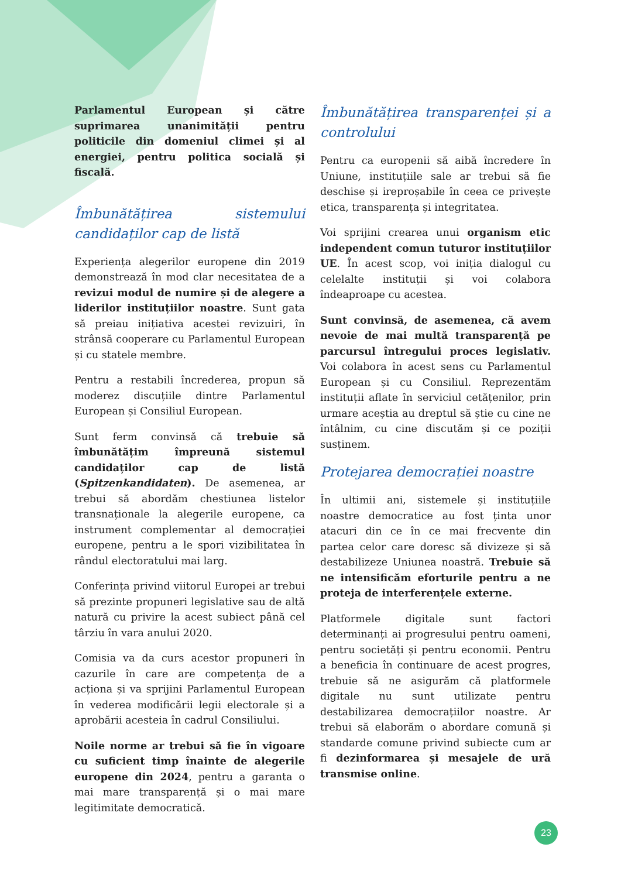Parlamentul European și către suprimarea unanimității pentru politicile din domeniul climei și al energiei, pentru politica socială și fiscală.
Îmbunătățirea sistemului candidaților cap de listă
Experiența alegerilor europene din 2019 demonstrează în mod clar necesitatea de a revizui modul de numire și de alegere a liderilor instituțiilor noastre. Sunt gata să preiau inițiativa acestei revizuiri, în strânsă cooperare cu Parlamentul European și cu statele membre.
Pentru a restabili încrederea, propun să moderez discuțiile dintre Parlamentul European și Consiliul European.
Sunt ferm convinsă că trebuie să îmbunătățim împreună sistemul candidaților cap de listă (Spitzenkandidaten). De asemenea, ar trebui să abordăm chestiunea listelor transnaționale la alegerile europene, ca instrument complementar al democrației europene, pentru a le spori vizibilitatea în rândul electoratului mai larg.
Conferința privind viitorul Europei ar trebui să prezinte propuneri legislative sau de altă natură cu privire la acest subiect până cel târziu în vara anului 2020.
Comisia va da curs acestor propuneri în cazurile în care are competența de a acționa și va sprijini Parlamentul European în vederea modificării legii electorale și a aprobării acesteia în cadrul Consiliului.
Noile norme ar trebui să fie în vigoare cu suficient timp înainte de alegerile europene din 2024, pentru a garanta o mai mare transparență și o mai mare legitimitate democratică.
Îmbunătățirea transparenței și a controlului
Pentru ca europenii să aibă încredere în Uniune, instituțiile sale ar trebui să fie deschise și ireproșabile în ceea ce privește etica, transparența și integritatea.
Voi sprijini crearea unui organism etic independent comun tuturor instituțiilor UE. În acest scop, voi iniția dialogul cu celelalte instituții și voi colabora îndeaproape cu acestea.
Sunt convinsă, de asemenea, că avem nevoie de mai multă transparență pe parcursul întregului proces legislativ. Voi colabora în acest sens cu Parlamentul European și cu Consiliul. Reprezentăm instituții aflate în serviciul cetățenilor, prin urmare aceștia au dreptul să știe cu cine ne întâlnim, cu cine discutăm și ce poziții susținem.
Protejarea democrației noastre
În ultimii ani, sistemele și instituțiile noastre democratice au fost ținta unor atacuri din ce în ce mai frecvente din partea celor care doresc să divizeze și să destabilizeze Uniunea noastră. Trebuie să ne intensificăm eforturile pentru a ne proteja de interferențele externe.
Platformele digitale sunt factori determinanți ai progresului pentru oameni, pentru societăți și pentru economii. Pentru a beneficia în continuare de acest progres, trebuie să ne asigurăm că platformele digitale nu sunt utilizate pentru destabilizarea democrațiilor noastre. Ar trebui să elaborăm o abordare comună și standarde comune privind subiecte cum ar fi dezinformarea și mesajele de ură transmise online.
23